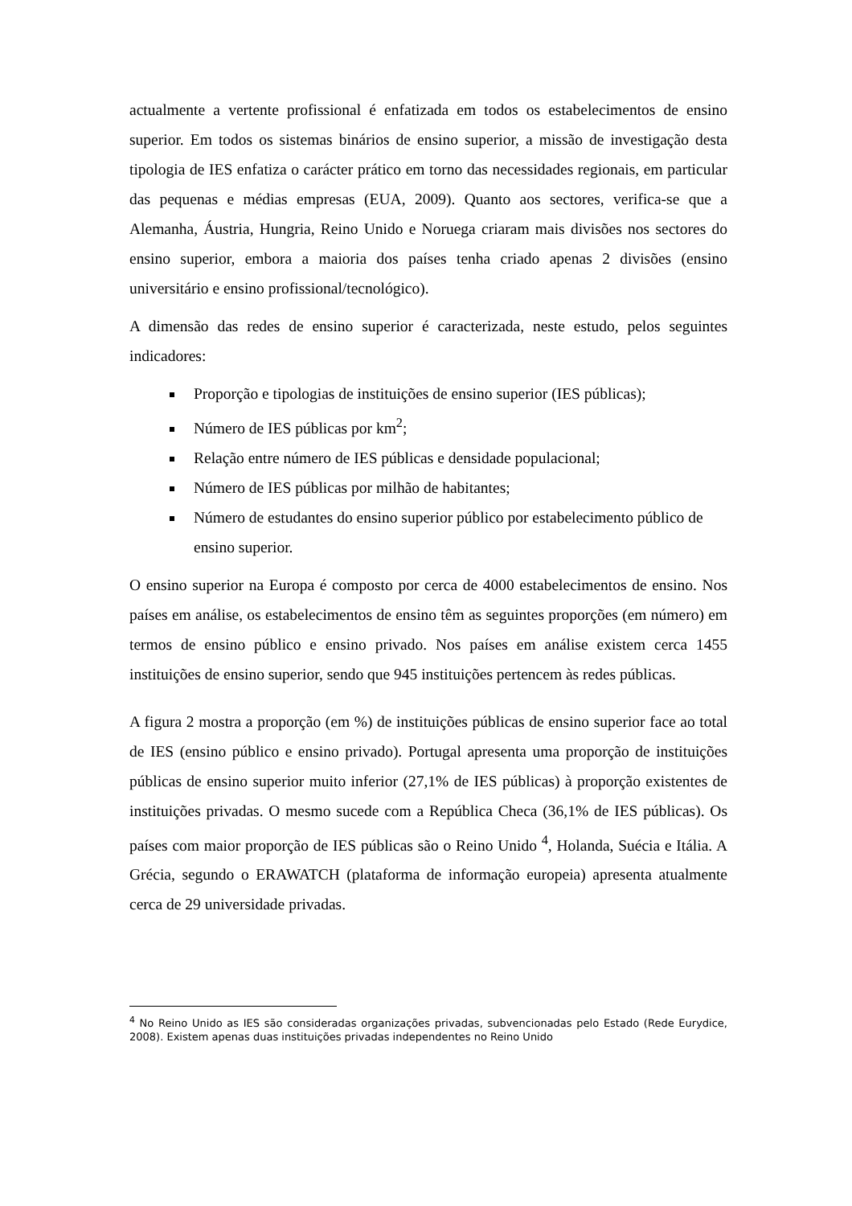actualmente a vertente profissional é enfatizada em todos os estabelecimentos de ensino superior. Em todos os sistemas binários de ensino superior, a missão de investigação desta tipologia de IES enfatiza o carácter prático em torno das necessidades regionais, em particular das pequenas e médias empresas (EUA, 2009). Quanto aos sectores, verifica-se que a Alemanha, Áustria, Hungria, Reino Unido e Noruega criaram mais divisões nos sectores do ensino superior, embora a maioria dos países tenha criado apenas 2 divisões (ensino universitário e ensino profissional/tecnológico).
A dimensão das redes de ensino superior é caracterizada, neste estudo, pelos seguintes indicadores:
Proporção e tipologias de instituições de ensino superior (IES públicas);
Número de IES públicas por km<sup>2</sup>;
Relação entre número de IES públicas e densidade populacional;
Número de IES públicas por milhão de habitantes;
Número de estudantes do ensino superior público por estabelecimento público de ensino superior.
O ensino superior na Europa é composto por cerca de 4000 estabelecimentos de ensino. Nos países em análise, os estabelecimentos de ensino têm as seguintes proporções (em número) em termos de ensino público e ensino privado. Nos países em análise existem cerca 1455 instituições de ensino superior, sendo que 945 instituições pertencem às redes públicas.
A figura 2 mostra a proporção (em %) de instituições públicas de ensino superior face ao total de IES (ensino público e ensino privado). Portugal apresenta uma proporção de instituições públicas de ensino superior muito inferior (27,1% de IES públicas) à proporção existentes de instituições privadas. O mesmo sucede com a República Checa (36,1% de IES públicas). Os países com maior proporção de IES públicas são o Reino Unido <sup>4</sup>, Holanda, Suécia e Itália. A Grécia, segundo o ERAWATCH (plataforma de informação europeia) apresenta atualmente cerca de 29 universidade privadas.
<sup>4</sup> No Reino Unido as IES são consideradas organizações privadas, subvencionadas pelo Estado (Rede Eurydice, 2008). Existem apenas duas instituições privadas independentes no Reino Unido